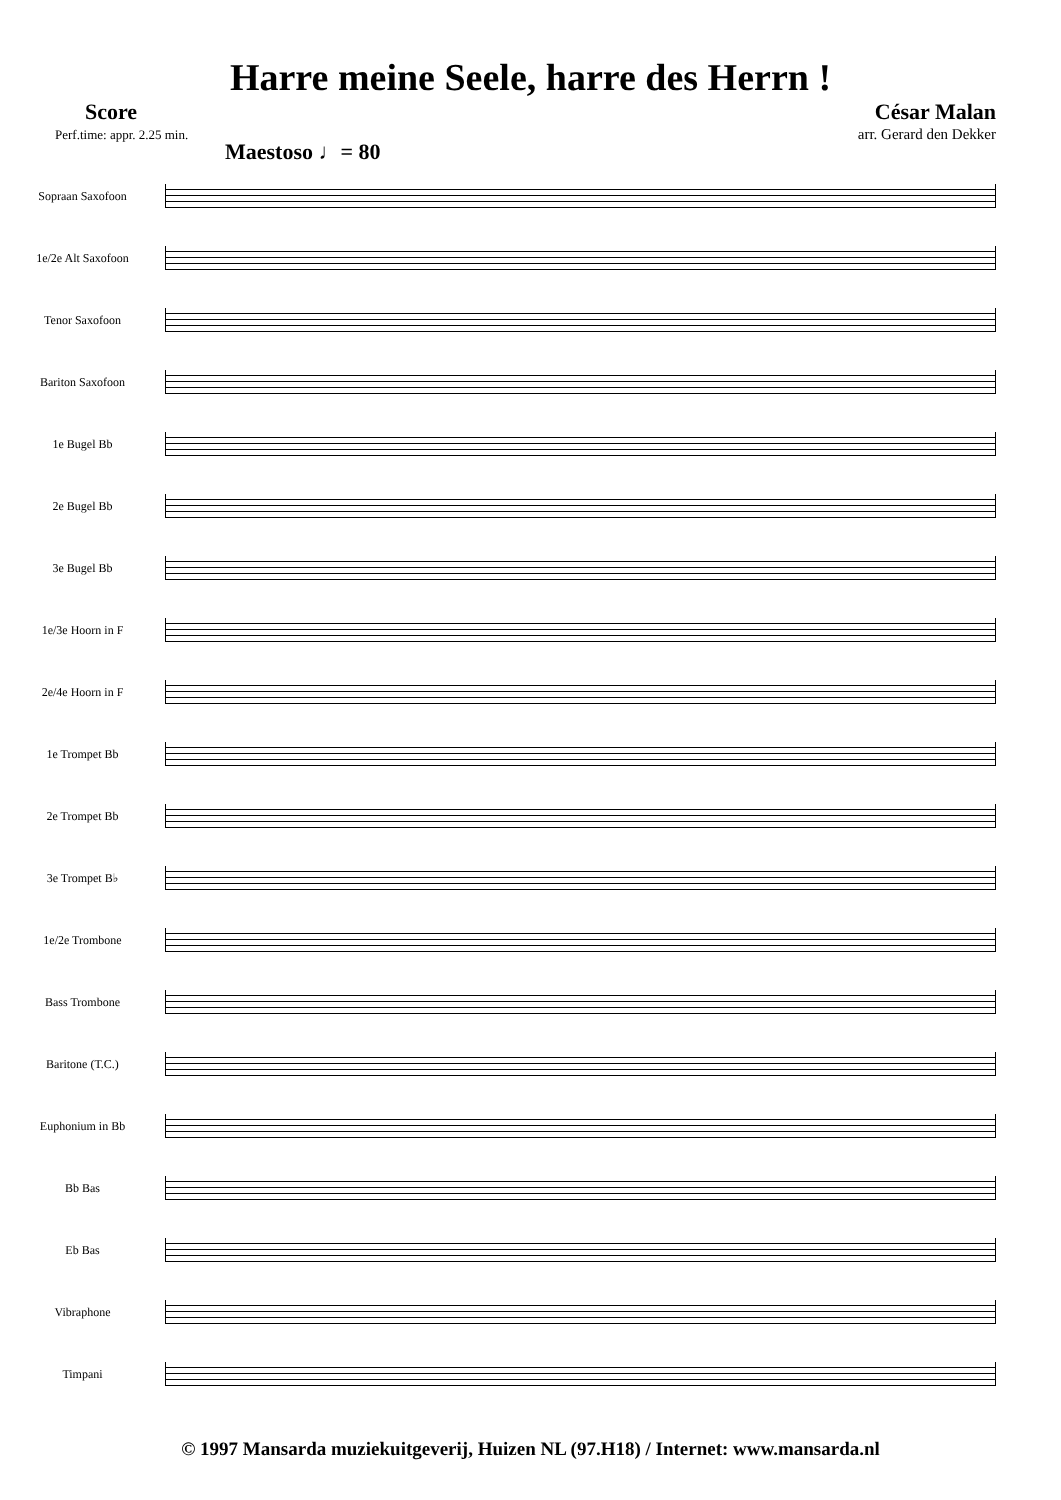Harre meine Seele, harre des Herrn !
Score
Perf.time: appr. 2.25 min.
César Malan
arr. Gerard den Dekker
Maestoso ♩= 80
Sopraan Saxofoon
1e/2e Alt Saxofoon
Tenor Saxofoon
Bariton Saxofoon
1e Bugel Bb
2e Bugel Bb
3e Bugel Bb
1e/3e Hoorn in F
2e/4e Hoorn in F
1e Trompet Bb
2e Trompet Bb
3e Trompet B♭
1e/2e Trombone
Bass Trombone
Baritone (T.C.)
Euphonium in Bb
Bb Bas
Eb Bas
Vibraphone
Timpani
© 1997 Mansarda muziekuitgeverij, Huizen NL (97.H18) / Internet: www.mansarda.nl